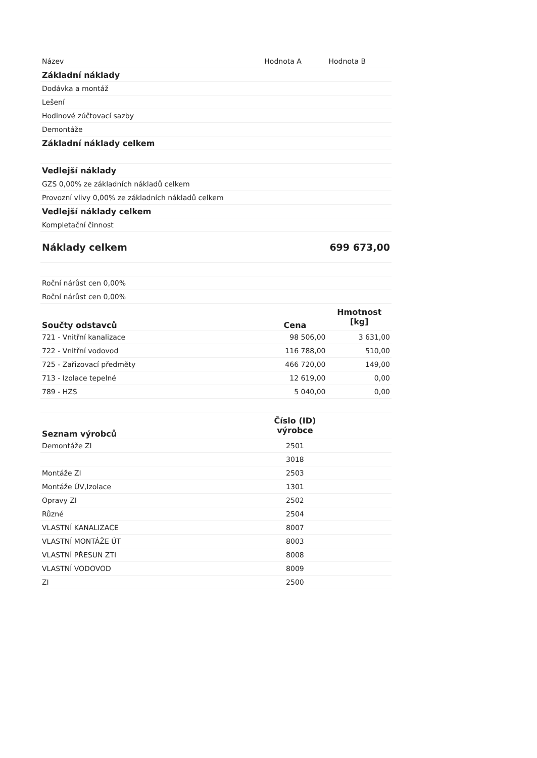| Název | Hodnota A | Hodnota B |
| --- | --- | --- |
| Základní náklady | | |
| Dodávka a montáž | | |
| Lešení | | |
| Hodinové zúčtovací sazby | | |
| Demontáže | | |
| Základní náklady celkem | | |
| Vedlejší náklady | | |
| GZS 0,00% ze základních nákladů celkem | | |
| Provozní vlivy 0,00% ze základních nákladů celkem | | |
| Vedlejší náklady celkem | | |
| Kompletační činnost | | |
| Náklady celkem | | 699 673,00 |
| Roční nárůst cen 0,00% | | |
| Roční nárůst cen 0,00% | | |
| Součty odstavců | Cena | Hmotnost [kg] |
| 721 - Vnitřní kanalizace | 98 506,00 | 3 631,00 |
| 722 - Vnitřní vodovod | 116 788,00 | 510,00 |
| 725 - Zařizovací předměty | 466 720,00 | 149,00 |
| 713 - Izolace tepelné | 12 619,00 | 0,00 |
| 789 - HZS | 5 040,00 | 0,00 |
| Seznam výrobců | Číslo (ID) výrobce | |
| Demontáže ZI | 2501 | |
| | 3018 | |
| Montáže ZI | 2503 | |
| Montáže ÚV,Izolace | 1301 | |
| Opravy ZI | 2502 | |
| Různé | 2504 | |
| VLASTNÍ KANALIZACE | 8007 | |
| VLASTNÍ MONTÁŽE ÚT | 8003 | |
| VLASTNÍ PŘESUN ZTI | 8008 | |
| VLASTNÍ VODOVOD | 8009 | |
| ZI | 2500 | |